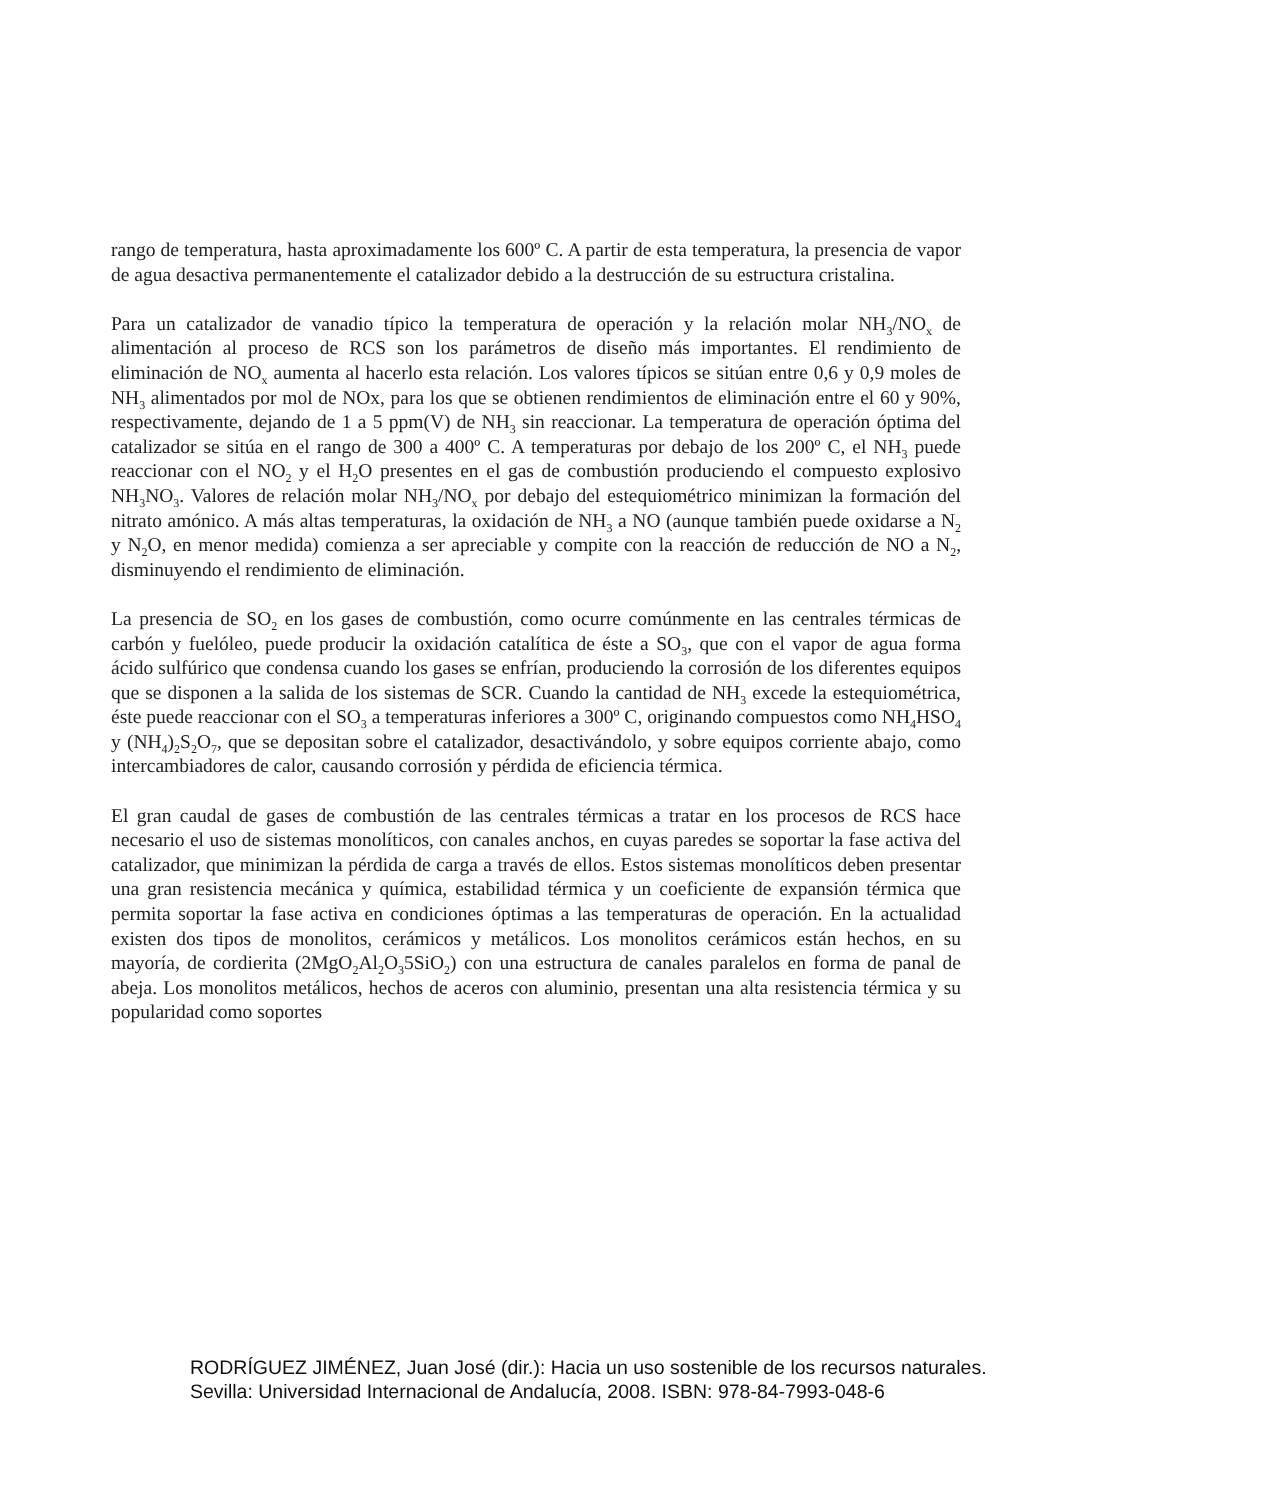rango de temperatura, hasta aproximadamente los 600º C. A partir de esta temperatura, la presencia de vapor de agua desactiva permanentemente el catalizador debido a la destrucción de su estructura cristalina.
Para un catalizador de vanadio típico la temperatura de operación y la relación molar NH<sub>3</sub>/NO<sub>x</sub> de alimentación al proceso de RCS son los parámetros de diseño más importantes. El rendimiento de eliminación de NO<sub>x</sub> aumenta al hacerlo esta relación. Los valores típicos se sitúan entre 0,6 y 0,9 moles de NH<sub>3</sub> alimentados por mol de NOx, para los que se obtienen rendimientos de eliminación entre el 60 y 90%, respectivamente, dejando de 1 a 5 ppm(V) de NH<sub>3</sub> sin reaccionar. La temperatura de operación óptima del catalizador se sitúa en el rango de 300 a 400º C. A temperaturas por debajo de los 200º C, el NH<sub>3</sub> puede reaccionar con el NO<sub>2</sub> y el H<sub>2</sub>O presentes en el gas de combustión produciendo el compuesto explosivo NH<sub>3</sub>NO<sub>3</sub>. Valores de relación molar NH<sub>3</sub>/NO<sub>x</sub> por debajo del estequiométrico minimizan la formación del nitrato amónico. A más altas temperaturas, la oxidación de NH<sub>3</sub> a NO (aunque también puede oxidarse a N<sub>2</sub> y N<sub>2</sub>O, en menor medida) comienza a ser apreciable y compite con la reacción de reducción de NO a N<sub>2</sub>, disminuyendo el rendimiento de eliminación.
La presencia de SO<sub>2</sub> en los gases de combustión, como ocurre comúnmente en las centrales térmicas de carbón y fuelóleo, puede producir la oxidación catalítica de éste a SO<sub>3</sub>, que con el vapor de agua forma ácido sulfúrico que condensa cuando los gases se enfrían, produciendo la corrosión de los diferentes equipos que se disponen a la salida de los sistemas de SCR. Cuando la cantidad de NH<sub>3</sub> excede la estequiométrica, éste puede reaccionar con el SO<sub>3</sub> a temperaturas inferiores a 300º C, originando compuestos como NH<sub>4</sub>HSO<sub>4</sub> y (NH<sub>4</sub>)<sub>2</sub>S<sub>2</sub>O<sub>7</sub>, que se depositan sobre el catalizador, desactivándolo, y sobre equipos corriente abajo, como intercambiadores de calor, causando corrosión y pérdida de eficiencia térmica.
El gran caudal de gases de combustión de las centrales térmicas a tratar en los procesos de RCS hace necesario el uso de sistemas monolíticos, con canales anchos, en cuyas paredes se soportar la fase activa del catalizador, que minimizan la pérdida de carga a través de ellos. Estos sistemas monolíticos deben presentar una gran resistencia mecánica y química, estabilidad térmica y un coeficiente de expansión térmica que permita soportar la fase activa en condiciones óptimas a las temperaturas de operación. En la actualidad existen dos tipos de monolitos, cerámicos y metálicos. Los monolitos cerámicos están hechos, en su mayoría, de cordierita (2MgO<sub>2</sub>Al<sub>2</sub>O<sub>3</sub>5SiO<sub>2</sub>) con una estructura de canales paralelos en forma de panal de abeja. Los monolitos metálicos, hechos de aceros con aluminio, presentan una alta resistencia térmica y su popularidad como soportes
RODRÍGUEZ JIMÉNEZ, Juan José (dir.): Hacia un uso sostenible de los recursos naturales.
Sevilla: Universidad Internacional de Andalucía, 2008. ISBN: 978-84-7993-048-6